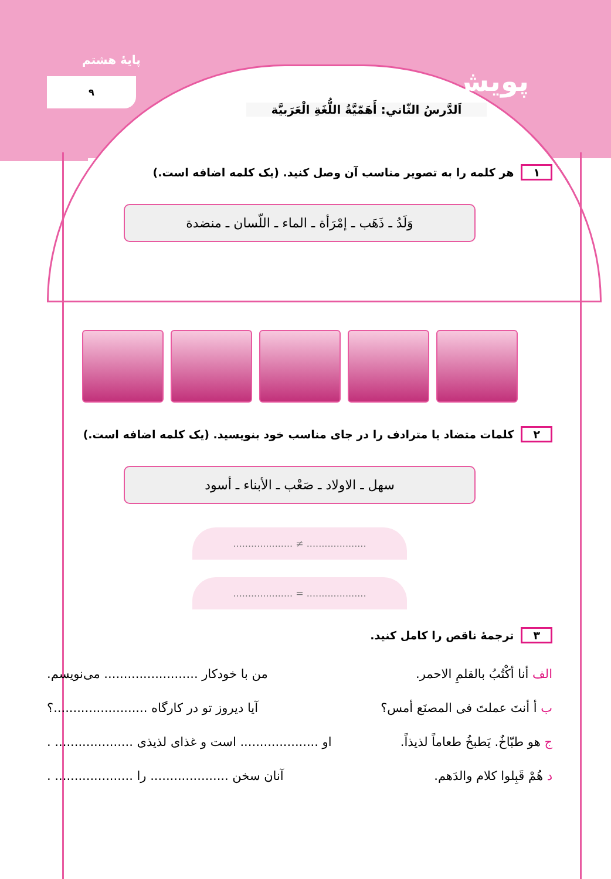پایهٔ هشتم
۹ پویش
اَلدَّرسُ الثّاني: أَهَمّيَّةُ اللُّغَةِ الْعَرَبيَّة
۱ هر کلمه را به تصویر مناسب آن وصل کنید. (یک کلمه اضافه است.)
وَلَدُ ـ ذَهَب ـ إمْرَأة ـ الماء ـ اللّسان ـ منضدة
۲ کلمات متضاد یا مترادف را در جای مناسب خود بنویسید. (یک کلمه اضافه است.)
سهل ـ الاولاد ـ صَعْب ـ الأبناء ـ أسود
.................... ≠ ....................
.................... = ....................
۳ ترجمهٔ ناقص را کامل کنید.
الف أنا أكْتُبُ بالقلمِ الاحمر. من با خودکار ........................ می‌نویسم.
ب أ أنتَ عملتَ فی المصنَع أمس؟ آیا دیروز تو در کارگاه ........................؟
ج هو طبّاخٌ. يَطبخُ طعاماً لذيذاً. او .................... است و غذای لذیذی .................... .
د هُمْ قَبِلوا كلام والدَهم. آنان سخن .................... را .................... .